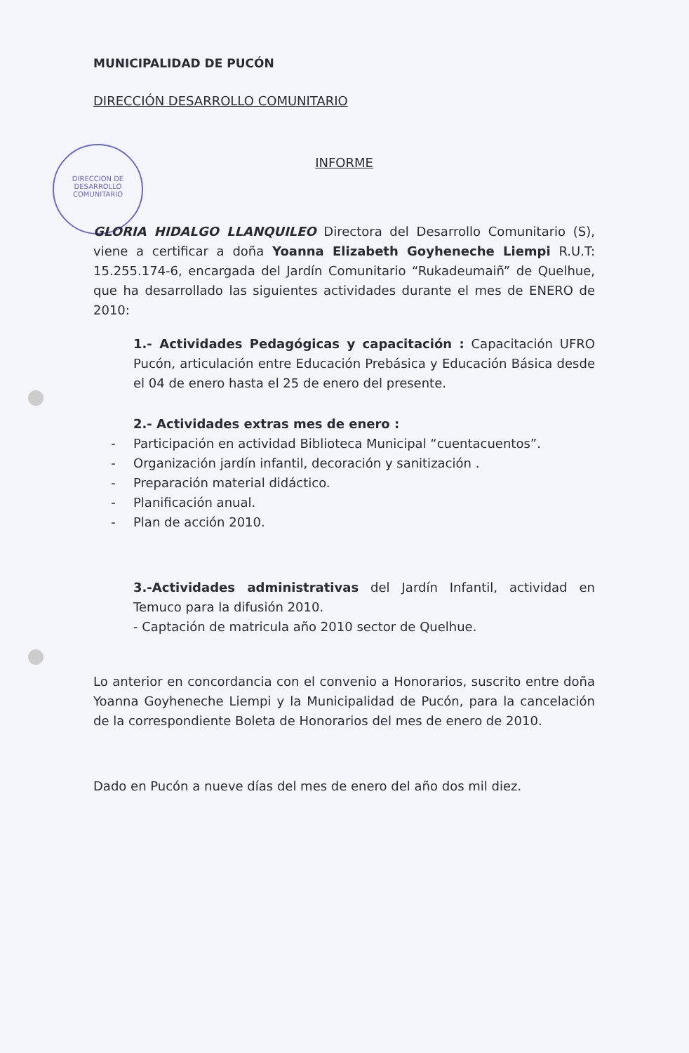DIRECCION DE
DESARROLLO
COMUNITARIO
MUNICIPALIDAD DE PUCÓN
DIRECCIÓN DESARROLLO COMUNITARIO
INFORME
GLORIA HIDALGO LLANQUILEO Directora del Desarrollo Comunitario (S), viene a certificar a doña Yoanna Elizabeth Goyheneche Liempi R.U.T: 15.255.174-6, encargada del Jardín Comunitario “Rukadeumaiñ” de Quelhue, que ha desarrollado las siguientes actividades durante el mes de ENERO de 2010:
1.- Actividades Pedagógicas y capacitación : Capacitación UFRO Pucón, articulación entre Educación Prebásica y Educación Básica desde el 04 de enero hasta el 25 de enero del presente.
2.- Actividades extras mes de enero :
- Participación en actividad Biblioteca Municipal “cuentacuentos”.
- Organización jardín infantil, decoración y sanitización .
- Preparación material didáctico.
- Planificación anual.
- Plan de acción 2010.
3.-Actividades administrativas del Jardín Infantil, actividad en Temuco para la difusión 2010.
- Captación de matricula año 2010 sector de Quelhue.
Lo anterior en concordancia con el convenio a Honorarios, suscrito entre doña Yoanna Goyheneche Liempi y la Municipalidad de Pucón, para la cancelación de la correspondiente Boleta de Honorarios del mes de enero de 2010.
Dado en Pucón a nueve días del mes de enero del año dos mil diez.